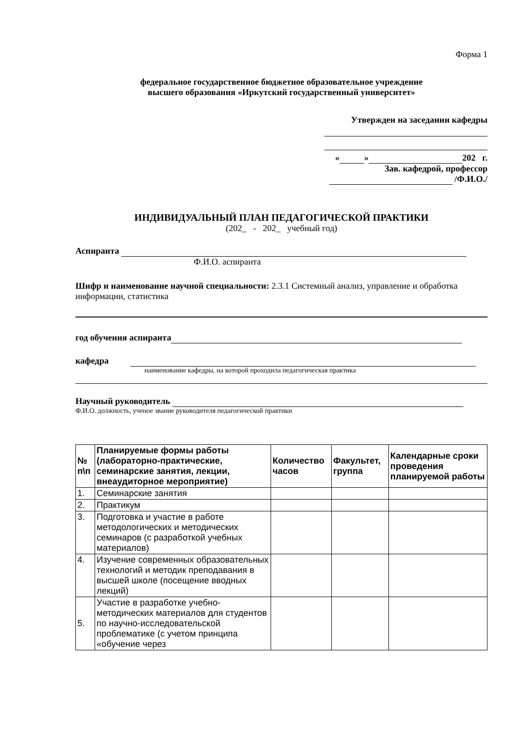Форма 1
федеральное государственное бюджетное образовательное учреждение
высшего образования «Иркутский государственный университет»
Утвержден на заседании кафедры
« » 202 г.
Зав. кафедрой, профессор
/Ф.И.О./
ИНДИВИДУАЛЬНЫЙ ПЛАН ПЕДАГОГИЧЕСКОЙ ПРАКТИКИ
(202_ - 202_ учебный год)
Аспиранта
Ф.И.О. аспиранта
Шифр и наименование научной специальности: 2.3.1 Системный анализ, управление и обработка информации, статистика
год обучения аспиранта
кафедра
наименование кафедры, на которой проходила педагогическая практика
Научный руководитель
Ф.И.О. должность, ученое звание руководителя педагогической практики
| № п\п | Планируемые формы работы (лабораторно-практические, семинарские занятия, лекции, внеаудиторное мероприятие) | Количество часов | Факультет, группа | Календарные сроки проведения планируемой работы |
| --- | --- | --- | --- | --- |
| 1. | Семинарские занятия | | | |
| 2. | Практикум | | | |
| 3. | Подготовка и участие в работе методологических и методических семинаров (с разработкой учебных материалов) | | | |
| 4. | Изучение современных образовательных технологий и методик преподавания в высшей школе (посещение вводных лекций) | | | |
| 5. | Участие в разработке учебно-методических материалов для студентов по научно-исследовательской проблематике (с учетом принципа «обучение через | | | |